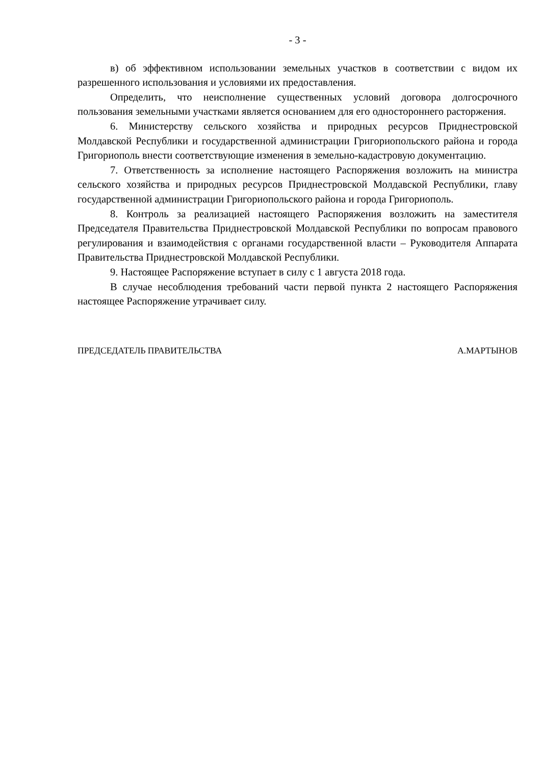- 3 -
в) об эффективном использовании земельных участков в соответствии с видом их разрешенного использования и условиями их предоставления.
Определить, что неисполнение существенных условий договора долгосрочного пользования земельными участками является основанием для его одностороннего расторжения.
6. Министерству сельского хозяйства и природных ресурсов Приднестровской Молдавской Республики и государственной администрации Григориопольского района и города Григориополь внести соответствующие изменения в земельно-кадастровую документацию.
7. Ответственность за исполнение настоящего Распоряжения возложить на министра сельского хозяйства и природных ресурсов Приднестровской Молдавской Республики, главу государственной администрации Григориопольского района и города Григориополь.
8. Контроль за реализацией настоящего Распоряжения возложить на заместителя Председателя Правительства Приднестровской Молдавской Республики по вопросам правового регулирования и взаимодействия с органами государственной власти – Руководителя Аппарата Правительства Приднестровской Молдавской Республики.
9. Настоящее Распоряжение вступает в силу с 1 августа 2018 года.
В случае несоблюдения требований части первой пункта 2 настоящего Распоряжения настоящее Распоряжение утрачивает силу.
ПРЕДСЕДАТЕЛЬ ПРАВИТЕЛЬСТВА А.МАРТЫНОВ